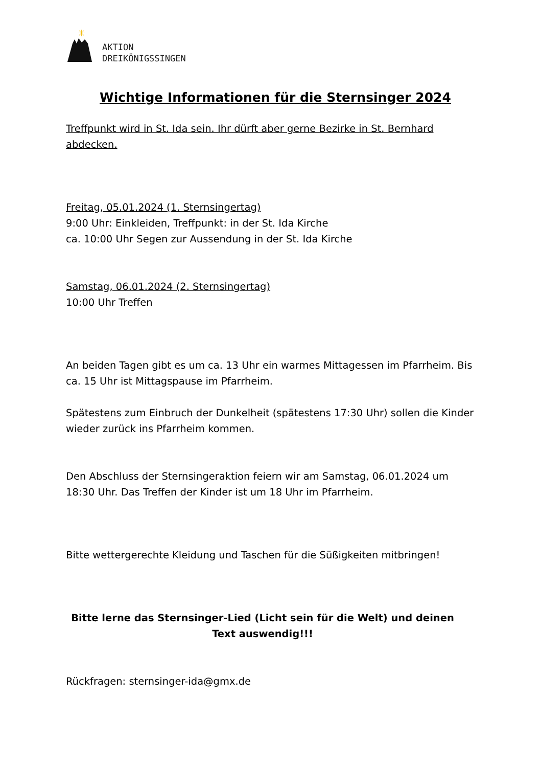✳
AKTION
DREIKÖNIGSSINGEN
Wichtige Informationen für die Sternsinger 2024
Treffpunkt wird in St. Ida sein. Ihr dürft aber gerne Bezirke in St. Bernhard abdecken.
Freitag, 05.01.2024 (1. Sternsingertag)
9:00 Uhr: Einkleiden, Treffpunkt: in der St. Ida Kirche
ca. 10:00 Uhr Segen zur Aussendung in der St. Ida Kirche
Samstag, 06.01.2024 (2. Sternsingertag)
10:00 Uhr Treffen
An beiden Tagen gibt es um ca. 13 Uhr ein warmes Mittagessen im Pfarrheim. Bis ca. 15 Uhr ist Mittagspause im Pfarrheim.
Spätestens zum Einbruch der Dunkelheit (spätestens 17:30 Uhr) sollen die Kinder wieder zurück ins Pfarrheim kommen.
Den Abschluss der Sternsingeraktion feiern wir am Samstag, 06.01.2024 um 18:30 Uhr. Das Treffen der Kinder ist um 18 Uhr im Pfarrheim.
Bitte wettergerechte Kleidung und Taschen für die Süßigkeiten mitbringen!
Bitte lerne das Sternsinger-Lied (Licht sein für die Welt) und deinen Text auswendig!!!
Rückfragen: sternsinger-ida@gmx.de